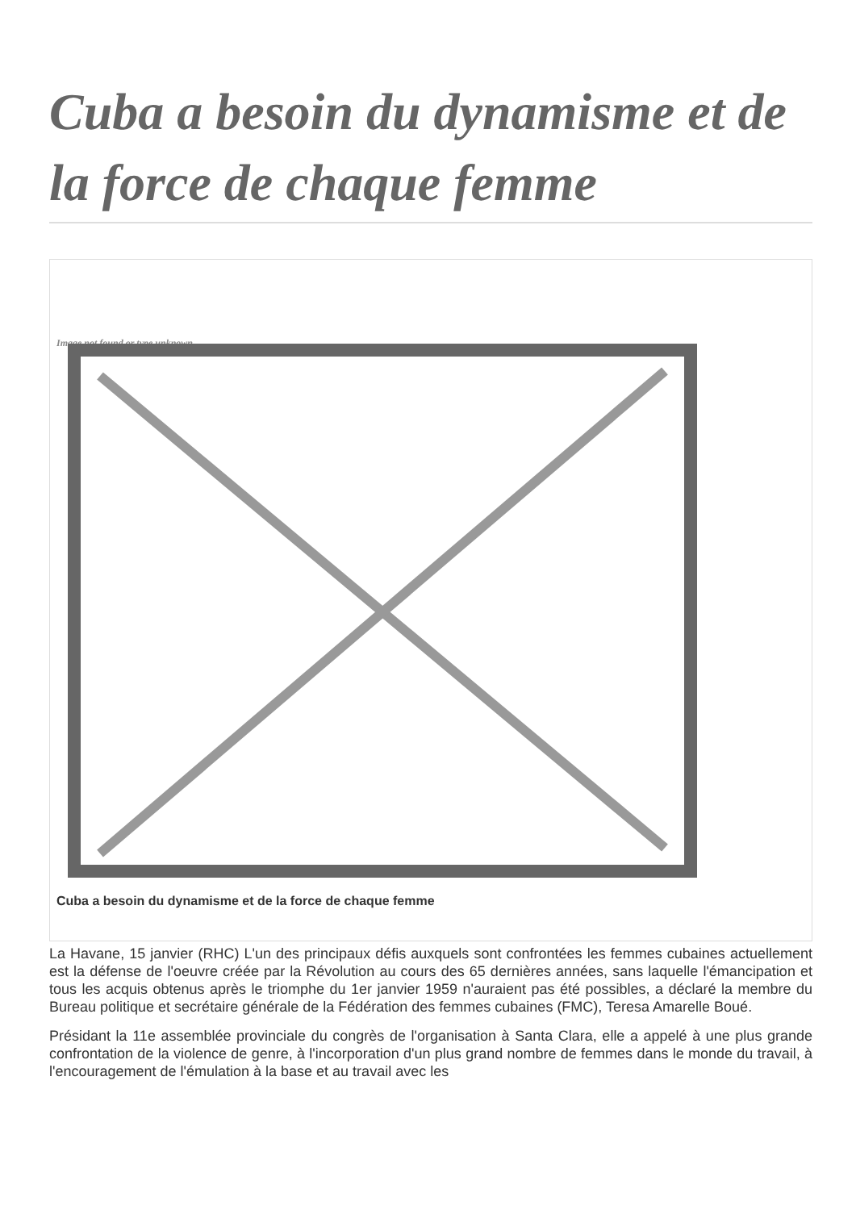Cuba a besoin du dynamisme et de la force de chaque femme
Image not found or type unknown
Cuba a besoin du dynamisme et de la force de chaque femme
La Havane, 15 janvier (RHC) L'un des principaux défis auxquels sont confrontées les femmes cubaines actuellement est la défense de l'oeuvre créée par la Révolution au cours des 65 dernières années, sans laquelle l'émancipation et tous les acquis obtenus après le triomphe du 1er janvier 1959 n'auraient pas été possibles, a déclaré la membre du Bureau politique et secrétaire générale de la Fédération des femmes cubaines (FMC), Teresa Amarelle Boué.
Présidant la 11e assemblée provinciale du congrès de l'organisation à Santa Clara, elle a appelé à une plus grande confrontation de la violence de genre, à l'incorporation d'un plus grand nombre de femmes dans le monde du travail, à l'encouragement de l'émulation à la base et au travail avec les